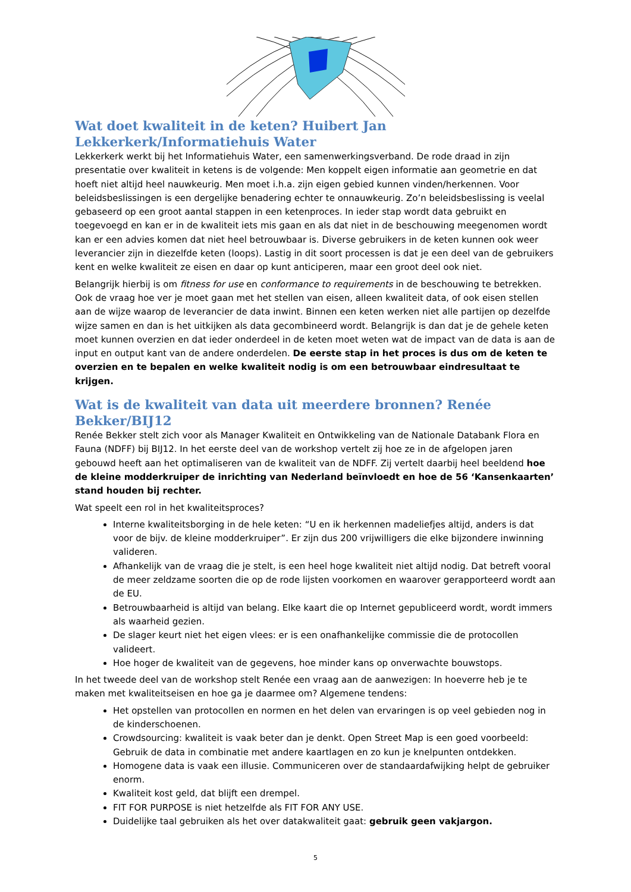Wat doet kwaliteit in de keten? Huibert Jan Lekkerkerk/Informatiehuis Water
Lekkerkerk werkt bij het Informatiehuis Water, een samenwerkingsverband. De rode draad in zijn presentatie over kwaliteit in ketens is de volgende: Men koppelt eigen informatie aan geometrie en dat hoeft niet altijd heel nauwkeurig. Men moet i.h.a. zijn eigen gebied kunnen vinden/herkennen. Voor beleidsbeslissingen is een dergelijke benadering echter te onnauwkeurig. Zo’n beleidsbeslissing is veelal gebaseerd op een groot aantal stappen in een ketenproces. In ieder stap wordt data gebruikt en toegevoegd en kan er in de kwaliteit iets mis gaan en als dat niet in de beschouwing meegenomen wordt kan er een advies komen dat niet heel betrouwbaar is. Diverse gebruikers in de keten kunnen ook weer leverancier zijn in diezelfde keten (loops). Lastig in dit soort processen is dat je een deel van de gebruikers kent en welke kwaliteit ze eisen en daar op kunt anticiperen, maar een groot deel ook niet.
Belangrijk hierbij is om fitness for use en conformance to requirements in de beschouwing te betrekken. Ook de vraag hoe ver je moet gaan met het stellen van eisen, alleen kwaliteit data, of ook eisen stellen aan de wijze waarop de leverancier de data inwint. Binnen een keten werken niet alle partijen op dezelfde wijze samen en dan is het uitkijken als data gecombineerd wordt. Belangrijk is dan dat je de gehele keten moet kunnen overzien en dat ieder onderdeel in de keten moet weten wat de impact van de data is aan de input en output kant van de andere onderdelen. De eerste stap in het proces is dus om de keten te overzien en te bepalen en welke kwaliteit nodig is om een betrouwbaar eindresultaat te krijgen.
Wat is de kwaliteit van data uit meerdere bronnen? Renée Bekker/BIJ12
Renée Bekker stelt zich voor als Manager Kwaliteit en Ontwikkeling van de Nationale Databank Flora en Fauna (NDFF) bij BIJ12. In het eerste deel van de workshop vertelt zij hoe ze in de afgelopen jaren gebouwd heeft aan het optimaliseren van de kwaliteit van de NDFF. Zij vertelt daarbij heel beeldend hoe de kleine modderkruiper de inrichting van Nederland beïnvloedt en hoe de 56 ‘Kansenkaarten’ stand houden bij rechter.
Wat speelt een rol in het kwaliteitsproces?
Interne kwaliteitsborging in de hele keten: “U en ik herkennen madeliefjes altijd, anders is dat voor de bijv. de kleine modderkruiper”. Er zijn dus 200 vrijwilligers die elke bijzondere inwinning valideren.
Afhankelijk van de vraag die je stelt, is een heel hoge kwaliteit niet altijd nodig. Dat betreft vooral de meer zeldzame soorten die op de rode lijsten voorkomen en waarover gerapporteerd wordt aan de EU.
Betrouwbaarheid is altijd van belang. Elke kaart die op Internet gepubliceerd wordt, wordt immers als waarheid gezien.
De slager keurt niet het eigen vlees: er is een onafhankelijke commissie die de protocollen valideert.
Hoe hoger de kwaliteit van de gegevens, hoe minder kans op onverwachte bouwstops.
In het tweede deel van de workshop stelt Renée een vraag aan de aanwezigen: In hoeverre heb je te maken met kwaliteitseisen en hoe ga je daarmee om? Algemene tendens:
Het opstellen van protocollen en normen en het delen van ervaringen is op veel gebieden nog in de kinderschoenen.
Crowdsourcing: kwaliteit is vaak beter dan je denkt. Open Street Map is een goed voorbeeld: Gebruik de data in combinatie met andere kaartlagen en zo kun je knelpunten ontdekken.
Homogene data is vaak een illusie. Communiceren over de standaardafwijking helpt de gebruiker enorm.
Kwaliteit kost geld, dat blijft een drempel.
FIT FOR PURPOSE is niet hetzelfde als FIT FOR ANY USE.
Duidelijke taal gebruiken als het over datakwaliteit gaat: gebruik geen vakjargon.
5